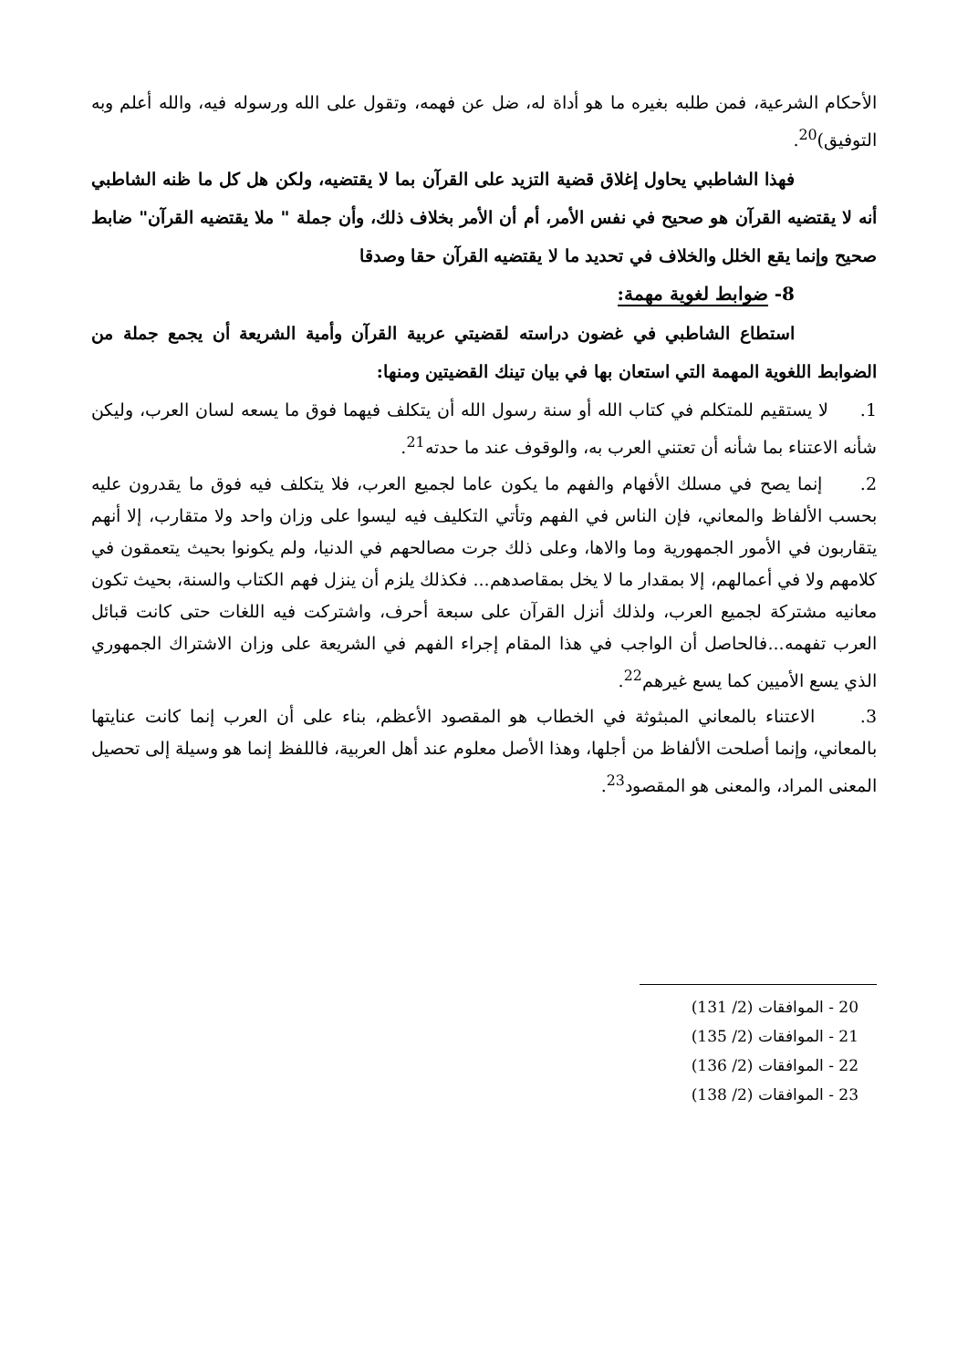الأحكام الشرعية، فمن طلبه بغيره ما هو أداة له، ضل عن فهمه، وتقول على الله ورسوله فيه، والله أعلم وبه التوفيق)<sup>20</sup>.
فهذا الشاطبي يحاول إغلاق قضية التزيد على القرآن بما لا يقتضيه، ولكن هل كل ما ظنه الشاطبي أنه لا يقتضيه القرآن هو صحيح في نفس الأمر، أم أن الأمر بخلاف ذلك، وأن جملة " ملا يقتضيه القرآن" ضابط صحيح وإنما يقع الخلل والخلاف في تحديد ما لا يقتضيه القرآن حقا وصدقا
8- ضوابط لغوية مهمة:
استطاع الشاطبي في غضون دراسته لقضيتي عربية القرآن وأمية الشريعة أن يجمع جملة من الضوابط اللغوية المهمة التي استعان بها في بيان تينك القضيتين ومنها:
1. لا يستقيم للمتكلم في كتاب الله أو سنة رسول الله أن يتكلف فيهما فوق ما يسعه لسان العرب، وليكن شأنه الاعتناء بما شأنه أن تعتني العرب به، والوقوف عند ما حدته<sup>21</sup>.
2. إنما يصح في مسلك الأفهام والفهم ما يكون عاما لجميع العرب، فلا يتكلف فيه فوق ما يقدرون عليه بحسب الألفاظ والمعاني، فإن الناس في الفهم وتأتي التكليف فيه ليسوا على وزان واحد ولا متقارب، إلا أنهم يتقاربون في الأمور الجمهورية وما والاها، وعلى ذلك جرت مصالحهم في الدنيا، ولم يكونوا بحيث يتعمقون في كلامهم ولا في أعمالهم، إلا بمقدار ما لا يخل بمقاصدهم... فكذلك يلزم أن ينزل فهم الكتاب والسنة، بحيث تكون معانيه مشتركة لجميع العرب، ولذلك أنزل القرآن على سبعة أحرف، واشتركت فيه اللغات حتى كانت قبائل العرب تفهمه...فالحاصل أن الواجب في هذا المقام إجراء الفهم في الشريعة على وزان الاشتراك الجمهوري الذي يسع الأميين كما يسع غيرهم<sup>22</sup>.
3. الاعتناء بالمعاني المبثوثة في الخطاب هو المقصود الأعظم، بناء على أن العرب إنما كانت عنايتها بالمعاني، وإنما أصلحت الألفاظ من أجلها، وهذا الأصل معلوم عند أهل العربية، فاللفظ إنما هو وسيلة إلى تحصيل المعنى المراد، والمعنى هو المقصود<sup>23</sup>.
20 - الموافقات (2/ 131)
21 - الموافقات (2/ 135)
22 - الموافقات (2/ 136)
23 - الموافقات (2/ 138)